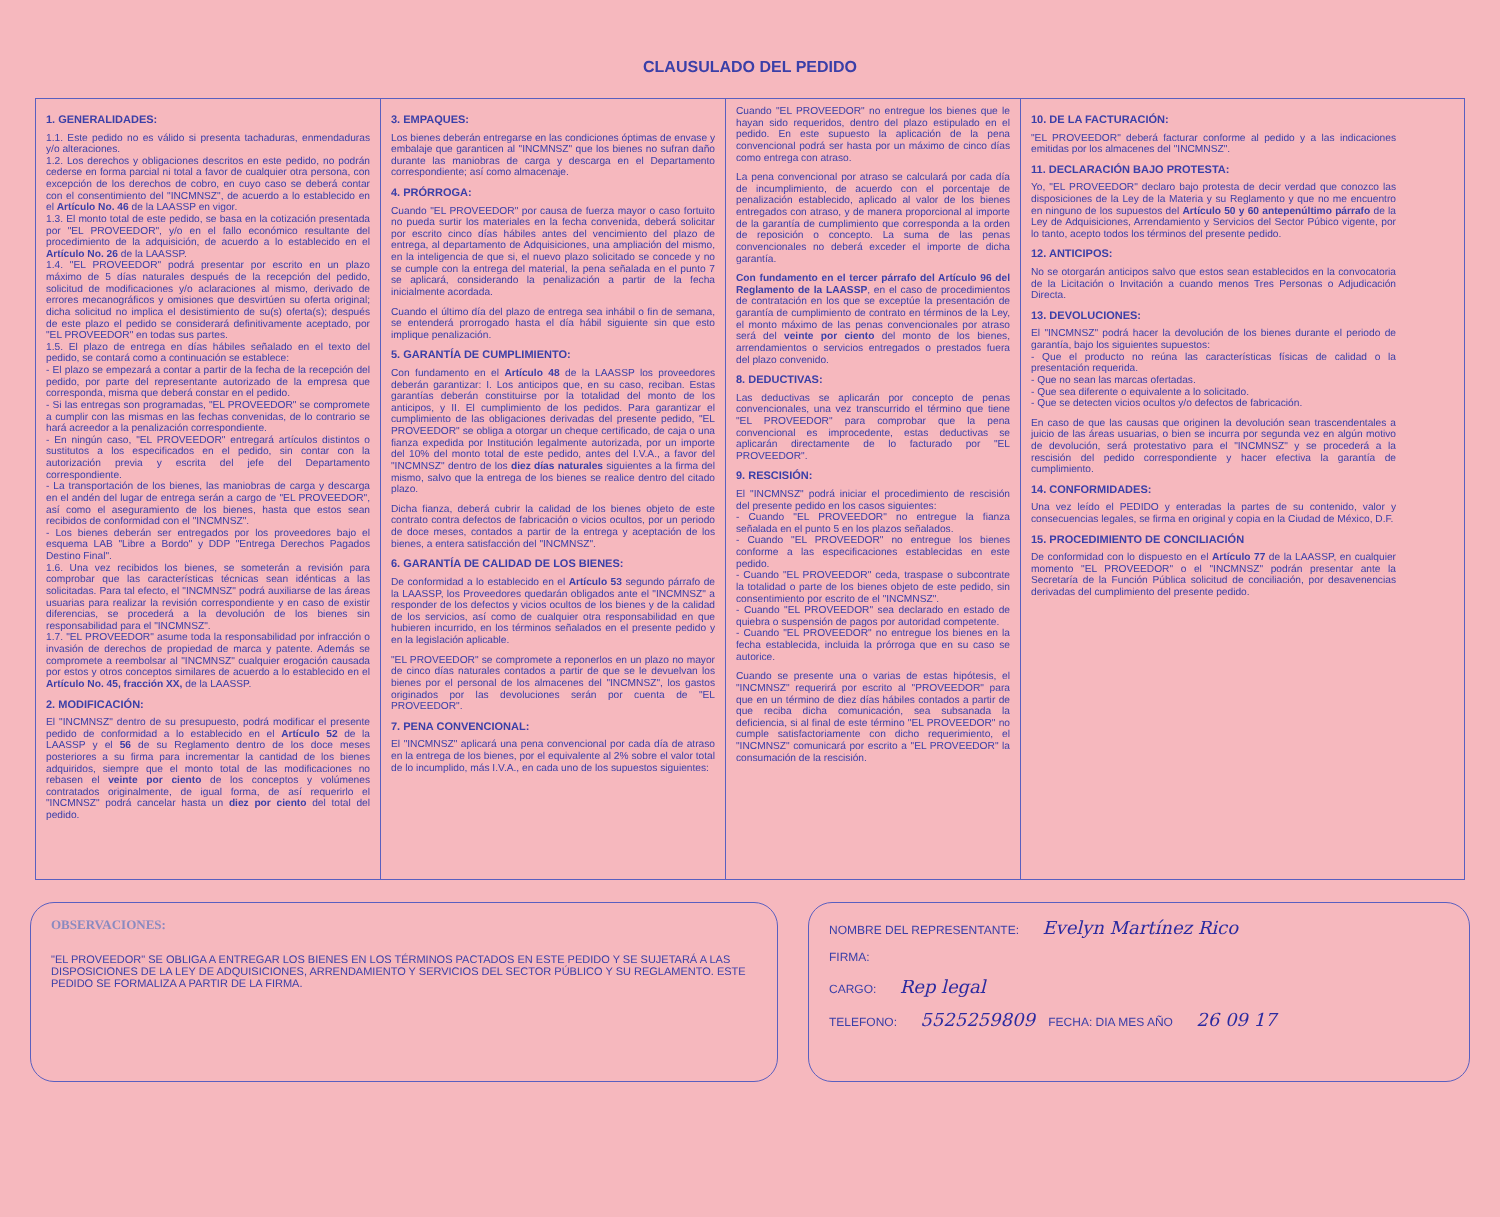CLAUSULADO DEL PEDIDO
1. GENERALIDADES:
1.1. Este pedido no es válido si presenta tachaduras, enmendaduras y/o alteraciones.
1.2. Los derechos y obligaciones descritos en este pedido, no podrán cederse en forma parcial ni total a favor de cualquier otra persona, con excepción de los derechos de cobro, en cuyo caso se deberá contar con el consentimiento del "INCMNSZ", de acuerdo a lo establecido en el Artículo No. 46 de la LAASSP en vigor.
1.3. El monto total de este pedido, se basa en la cotización presentada por "EL PROVEEDOR", y/o en el fallo económico resultante del procedimiento de la adquisición, de acuerdo a lo establecido en el Artículo No. 26 de la LAASSP.
1.4. "EL PROVEEDOR" podrá presentar por escrito en un plazo máximo de 5 días naturales después de la recepción del pedido, solicitud de modificaciones y/o aclaraciones al mismo, derivado de errores mecanográficos y omisiones que desvirtúen su oferta original; dicha solicitud no implica el desistimiento de su(s) oferta(s); después de este plazo el pedido se considerará definitivamente aceptado, por "EL PROVEEDOR" en todas sus partes.
1.5. El plazo de entrega en días hábiles señalado en el texto del pedido, se contará como a continuación se establece:
- El plazo se empezará a contar a partir de la fecha de la recepción del pedido, por parte del representante autorizado de la empresa que corresponda, misma que deberá constar en el pedido.
- Si las entregas son programadas, "EL PROVEEDOR" se compromete a cumplir con las mismas en las fechas convenidas, de lo contrario se hará acreedor a la penalización correspondiente.
- En ningún caso, "EL PROVEEDOR" entregará artículos distintos o sustitutos a los especificados en el pedido, sin contar con la autorización previa y escrita del jefe del Departamento correspondiente.
- La transportación de los bienes, las maniobras de carga y descarga en el andén del lugar de entrega serán a cargo de "EL PROVEEDOR", así como el aseguramiento de los bienes, hasta que estos sean recibidos de conformidad con el "INCMNSZ".
- Los bienes deberán ser entregados por los proveedores bajo el esquema LAB "Libre a Bordo" y DDP "Entrega Derechos Pagados Destino Final".
1.6. Una vez recibidos los bienes, se someterán a revisión para comprobar que las características técnicas sean idénticas a las solicitadas. Para tal efecto, el "INCMNSZ" podrá auxiliarse de las áreas usuarias para realizar la revisión correspondiente y en caso de existir diferencias, se procederá a la devolución de los bienes sin responsabilidad para el "INCMNSZ".
1.7. "EL PROVEEDOR" asume toda la responsabilidad por infracción o invasión de derechos de propiedad de marca y patente. Además se compromete a reembolsar al "INCMNSZ" cualquier erogación causada por estos y otros conceptos similares de acuerdo a lo establecido en el Artículo No. 45, fracción XX, de la LAASSP.
2. MODIFICACIÓN:
El "INCMNSZ" dentro de su presupuesto, podrá modificar el presente pedido de conformidad a lo establecido en el Artículo 52 de la LAASSP y el 56 de su Reglamento dentro de los doce meses posteriores a su firma para incrementar la cantidad de los bienes adquiridos, siempre que el monto total de las modificaciones no rebasen el veinte por ciento de los conceptos y volúmenes contratados originalmente, de igual forma, de así requerirlo el "INCMNSZ" podrá cancelar hasta un diez por ciento del total del pedido.
3. EMPAQUES:
Los bienes deberán entregarse en las condiciones óptimas de envase y embalaje que garanticen al "INCMNSZ" que los bienes no sufran daño durante las maniobras de carga y descarga en el Departamento correspondiente; así como almacenaje.
4. PRÓRROGA:
Cuando "EL PROVEEDOR" por causa de fuerza mayor o caso fortuito no pueda surtir los materiales en la fecha convenida, deberá solicitar por escrito cinco días hábiles antes del vencimiento del plazo de entrega, al departamento de Adquisiciones, una ampliación del mismo, en la inteligencia de que si, el nuevo plazo solicitado se concede y no se cumple con la entrega del material, la pena señalada en el punto 7 se aplicará, considerando la penalización a partir de la fecha inicialmente acordada.
Cuando el último día del plazo de entrega sea inhábil o fin de semana, se entenderá prorrogado hasta el día hábil siguiente sin que esto implique penalización.
5. GARANTÍA DE CUMPLIMIENTO:
Con fundamento en el Artículo 48 de la LAASSP los proveedores deberán garantizar: I. Los anticipos que, en su caso, reciban. Estas garantías deberán constituirse por la totalidad del monto de los anticipos, y II. El cumplimiento de los pedidos. Para garantizar el cumplimiento de las obligaciones derivadas del presente pedido, "EL PROVEEDOR" se obliga a otorgar un cheque certificado, de caja o una fianza expedida por Institución legalmente autorizada, por un importe del 10% del monto total de este pedido, antes del I.V.A., a favor del "INCMNSZ" dentro de los diez días naturales siguientes a la firma del mismo, salvo que la entrega de los bienes se realice dentro del citado plazo.
Dicha fianza, deberá cubrir la calidad de los bienes objeto de este contrato contra defectos de fabricación o vicios ocultos, por un periodo de doce meses, contados a partir de la entrega y aceptación de los bienes, a entera satisfacción del "INCMNSZ".
6. GARANTÍA DE CALIDAD DE LOS BIENES:
De conformidad a lo establecido en el Artículo 53 segundo párrafo de la LAASSP, los Proveedores quedarán obligados ante el "INCMNSZ" a responder de los defectos y vicios ocultos de los bienes y de la calidad de los servicios, así como de cualquier otra responsabilidad en que hubieren incurrido, en los términos señalados en el presente pedido y en la legislación aplicable.
"EL PROVEEDOR" se compromete a reponerlos en un plazo no mayor de cinco días naturales contados a partir de que se le devuelvan los bienes por el personal de los almacenes del "INCMNSZ", los gastos originados por las devoluciones serán por cuenta de "EL PROVEEDOR".
7. PENA CONVENCIONAL:
El "INCMNSZ" aplicará una pena convencional por cada día de atraso en la entrega de los bienes, por el equivalente al 2% sobre el valor total de lo incumplido, más I.V.A., en cada uno de los supuestos siguientes:
Cuando "EL PROVEEDOR" no entregue los bienes que le hayan sido requeridos, dentro del plazo estipulado en el pedido. En este supuesto la aplicación de la pena convencional podrá ser hasta por un máximo de cinco días como entrega con atraso.
La pena convencional por atraso se calculará por cada día de incumplimiento, de acuerdo con el porcentaje de penalización establecido, aplicado al valor de los bienes entregados con atraso, y de manera proporcional al importe de la garantía de cumplimiento que corresponda a la orden de reposición o concepto. La suma de las penas convencionales no deberá exceder el importe de dicha garantía.
Con fundamento en el tercer párrafo del Artículo 96 del Reglamento de la LAASSP, en el caso de procedimientos de contratación en los que se exceptúe la presentación de garantía de cumplimiento de contrato en términos de la Ley, el monto máximo de las penas convencionales por atraso será del veinte por ciento del monto de los bienes, arrendamientos o servicios entregados o prestados fuera del plazo convenido.
8. DEDUCTIVAS:
Las deductivas se aplicarán por concepto de penas convencionales, una vez transcurrido el término que tiene "EL PROVEEDOR" para comprobar que la pena convencional es improcedente, estas deductivas se aplicarán directamente de lo facturado por "EL PROVEEDOR".
9. RESCISIÓN:
El "INCMNSZ" podrá iniciar el procedimiento de rescisión del presente pedido en los casos siguientes:
- Cuando "EL PROVEEDOR" no entregue la fianza señalada en el punto 5 en los plazos señalados.
- Cuando "EL PROVEEDOR" no entregue los bienes conforme a las especificaciones establecidas en este pedido.
- Cuando "EL PROVEEDOR" ceda, traspase o subcontrate la totalidad o parte de los bienes objeto de este pedido, sin consentimiento por escrito de el "INCMNSZ".
- Cuando "EL PROVEEDOR" sea declarado en estado de quiebra o suspensión de pagos por autoridad competente.
- Cuando "EL PROVEEDOR" no entregue los bienes en la fecha establecida, incluida la prórroga que en su caso se autorice.
Cuando se presente una o varias de estas hipótesis, el "INCMNSZ" requerirá por escrito al "PROVEEDOR" para que en un término de diez días hábiles contados a partir de que reciba dicha comunicación, sea subsanada la deficiencia, si al final de este término "EL PROVEEDOR" no cumple satisfactoriamente con dicho requerimiento, el "INCMNSZ" comunicará por escrito a "EL PROVEEDOR" la consumación de la rescisión.
10. DE LA FACTURACIÓN:
"EL PROVEEDOR" deberá facturar conforme al pedido y a las indicaciones emitidas por los almacenes del "INCMNSZ".
11. DECLARACIÓN BAJO PROTESTA:
Yo, "EL PROVEEDOR" declaro bajo protesta de decir verdad que conozco las disposiciones de la Ley de la Materia y su Reglamento y que no me encuentro en ninguno de los supuestos del Artículo 50 y 60 antepenúltimo párrafo de la Ley de Adquisiciones, Arrendamiento y Servicios del Sector Púbico vigente, por lo tanto, acepto todos los términos del presente pedido.
12. ANTICIPOS:
No se otorgarán anticipos salvo que estos sean establecidos en la convocatoria de la Licitación o Invitación a cuando menos Tres Personas o Adjudicación Directa.
13. DEVOLUCIONES:
El "INCMNSZ" podrá hacer la devolución de los bienes durante el periodo de garantía, bajo los siguientes supuestos:
- Que el producto no reúna las características físicas de calidad o la presentación requerida.
- Que no sean las marcas ofertadas.
- Que sea diferente o equivalente a lo solicitado.
- Que se detecten vicios ocultos y/o defectos de fabricación.
En caso de que las causas que originen la devolución sean trascendentales a juicio de las áreas usuarias, o bien se incurra por segunda vez en algún motivo de devolución, será protestativo para el "INCMNSZ" y se procederá a la rescisión del pedido correspondiente y hacer efectiva la garantía de cumplimiento.
14. CONFORMIDADES:
Una vez leído el PEDIDO y enteradas la partes de su contenido, valor y consecuencias legales, se firma en original y copia en la Ciudad de México, D.F.
15. PROCEDIMIENTO DE CONCILIACIÓN
De conformidad con lo dispuesto en el Artículo 77 de la LAASSP, en cualquier momento "EL PROVEEDOR" o el "INCMNSZ" podrán presentar ante la Secretaría de la Función Pública solicitud de conciliación, por desavenencias derivadas del cumplimiento del presente pedido.
OBSERVACIONES:
"EL PROVEEDOR" SE OBLIGA A ENTREGAR LOS BIENES EN LOS TÉRMINOS PACTADOS EN ESTE PEDIDO Y SE SUJETARÁ A LAS DISPOSICIONES DE LA LEY DE ADQUISICIONES, ARRENDAMIENTO Y SERVICIOS DEL SECTOR PÚBLICO Y SU REGLAMENTO. ESTE PEDIDO SE FORMALIZA A PARTIR DE LA FIRMA.
NOMBRE DEL REPRESENTANTE: Evelyn Martínez Rico
FIRMA:
CARGO: Rep legal
TELEFONO: 5525259809 FECHA: DIA MES AÑO 26 09 17